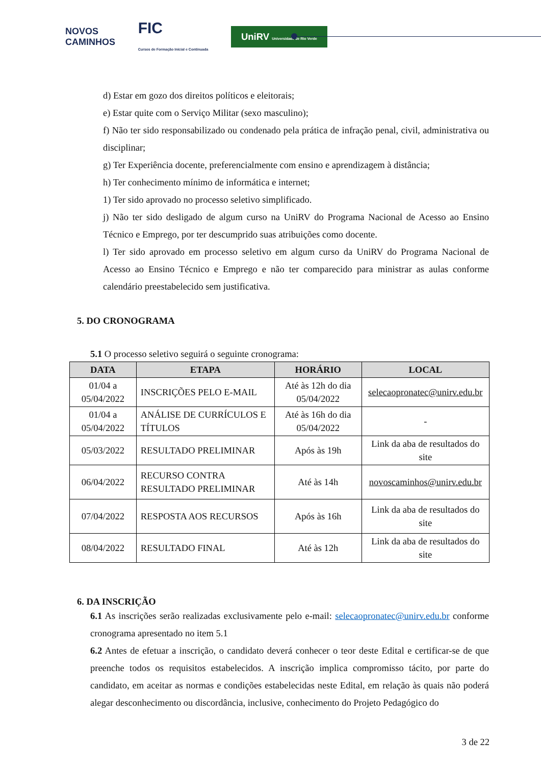NOVOS
CAMINHOS FIC
Cursos de Formação Inicial e Continuada UniRV Universidade de Rio Verde
d) Estar em gozo dos direitos políticos e eleitorais;
e) Estar quite com o Serviço Militar (sexo masculino);
f) Não ter sido responsabilizado ou condenado pela prática de infração penal, civil, administrativa ou disciplinar;
g) Ter Experiência docente, preferencialmente com ensino e aprendizagem à distância;
h) Ter conhecimento mínimo de informática e internet;
1) Ter sido aprovado no processo seletivo simplificado.
j) Não ter sido desligado de algum curso na UniRV do Programa Nacional de Acesso ao Ensino Técnico e Emprego, por ter descumprido suas atribuições como docente.
l) Ter sido aprovado em processo seletivo em algum curso da UniRV do Programa Nacional de Acesso ao Ensino Técnico e Emprego e não ter comparecido para ministrar as aulas conforme calendário preestabelecido sem justificativa.
5. DO CRONOGRAMA
5.1 O processo seletivo seguirá o seguinte cronograma:
| DATA | ETAPA | HORÁRIO | LOCAL |
| --- | --- | --- | --- |
| 01/04 a 05/04/2022 | INSCRIÇÕES PELO E-MAIL | Até às 12h do dia 05/04/2022 | selecaopronatec@unirv.edu.br |
| 01/04 a 05/04/2022 | ANÁLISE DE CURRÍCULOS E TÍTULOS | Até às 16h do dia 05/04/2022 | - |
| 05/03/2022 | RESULTADO PRELIMINAR | Após às 19h | Link da aba de resultados do site |
| 06/04/2022 | RECURSO CONTRA RESULTADO PRELIMINAR | Até às 14h | novoscaminhos@unirv.edu.br |
| 07/04/2022 | RESPOSTA AOS RECURSOS | Após às 16h | Link da aba de resultados do site |
| 08/04/2022 | RESULTADO FINAL | Até às 12h | Link da aba de resultados do site |
6. DA INSCRIÇÃO
6.1 As inscrições serão realizadas exclusivamente pelo e-mail: selecaopronatec@unirv.edu.br conforme cronograma apresentado no item 5.1
6.2 Antes de efetuar a inscrição, o candidato deverá conhecer o teor deste Edital e certificar-se de que preenche todos os requisitos estabelecidos. A inscrição implica compromisso tácito, por parte do candidato, em aceitar as normas e condições estabelecidas neste Edital, em relação às quais não poderá alegar desconhecimento ou discordância, inclusive, conhecimento do Projeto Pedagógico do
3 de 22